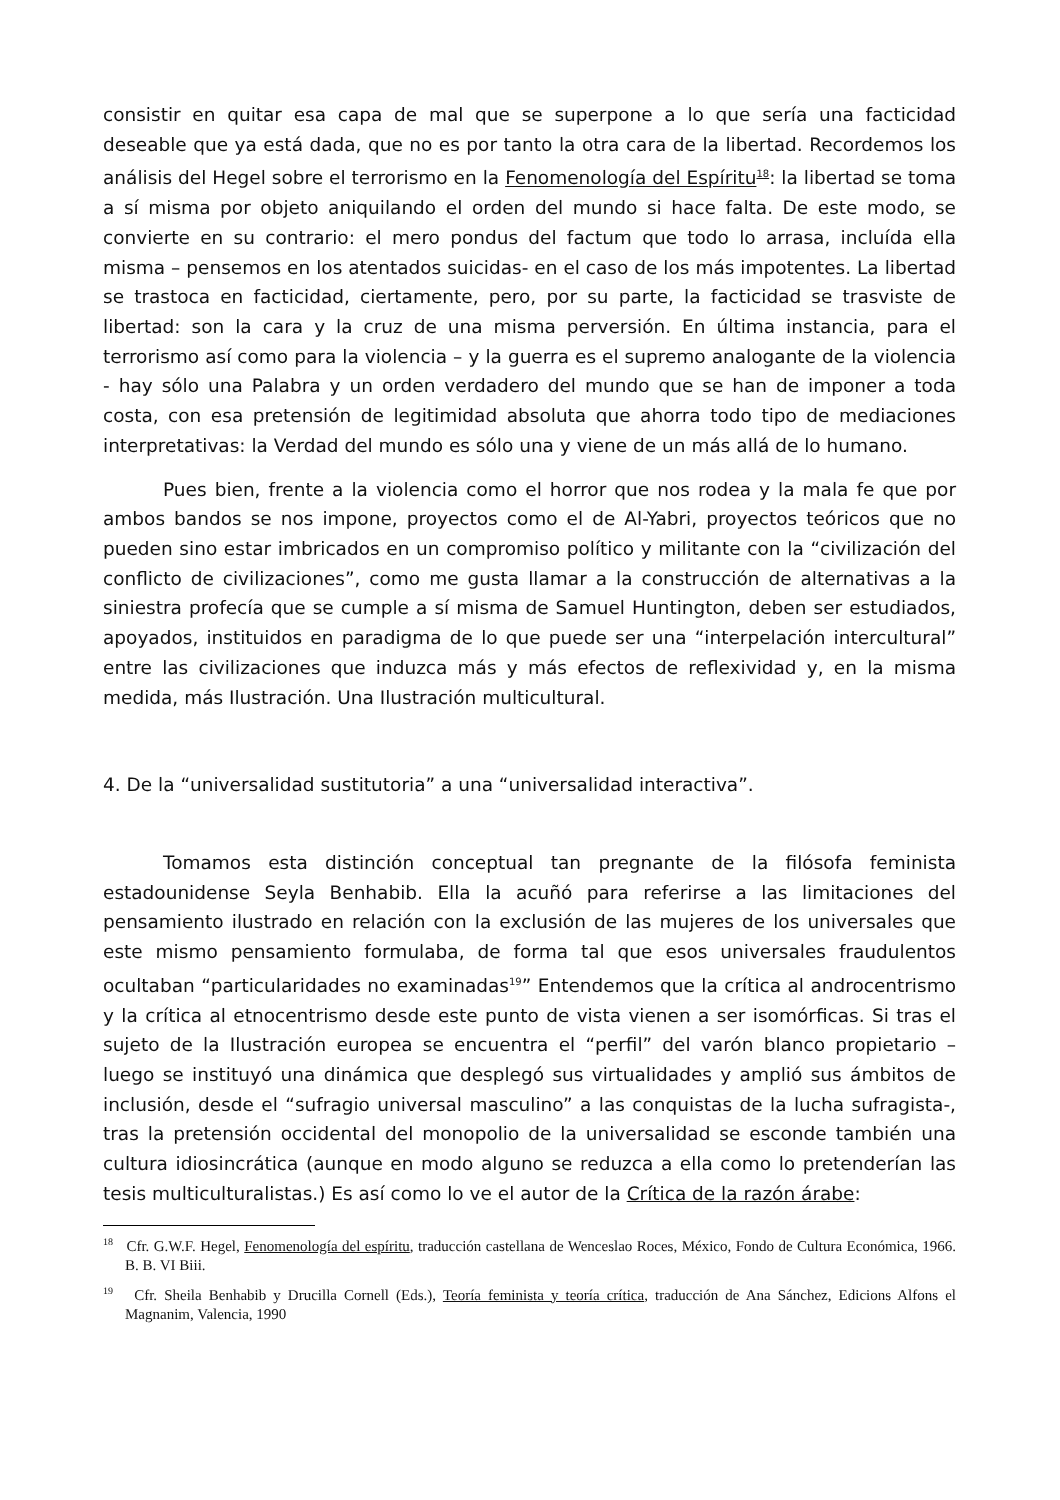consistir en quitar esa capa de mal que se superpone a lo que sería una facticidad deseable que ya está dada, que no es por tanto la otra cara de la libertad. Recordemos los análisis del Hegel sobre el terrorismo en la Fenomenología del Espíritu<sup>18</sup>: la libertad se toma a sí misma por objeto aniquilando el orden del mundo si hace falta. De este modo, se convierte en su contrario: el mero pondus del factum que todo lo arrasa, incluída ella misma – pensemos en los atentados suicidas- en el caso de los más impotentes. La libertad se trastoca en facticidad, ciertamente, pero, por su parte, la facticidad se trasviste de libertad: son la cara y la cruz de una misma perversión. En última instancia, para el terrorismo así como para la violencia – y la guerra es el supremo analogante de la violencia - hay sólo una Palabra y un orden verdadero del mundo que se han de imponer a toda costa, con esa pretensión de legitimidad absoluta que ahorra todo tipo de mediaciones interpretativas: la Verdad del mundo es sólo una y viene de un más allá de lo humano.
Pues bien, frente a la violencia como el horror que nos rodea y la mala fe que por ambos bandos se nos impone, proyectos como el de Al-Yabri, proyectos teóricos que no pueden sino estar imbricados en un compromiso político y militante con la “civilización del conflicto de civilizaciones”, como me gusta llamar a la construcción de alternativas a la siniestra profecía que se cumple a sí misma de Samuel Huntington, deben ser estudiados, apoyados, instituidos en paradigma de lo que puede ser una “interpelación intercultural” entre las civilizaciones que induzca más y más efectos de reflexividad y, en la misma medida, más Ilustración. Una Ilustración multicultural.
4. De la “universalidad sustitutoria” a una “universalidad interactiva”.
Tomamos esta distinción conceptual tan pregnante de la filósofa feminista estadounidense Seyla Benhabib. Ella la acuñó para referirse a las limitaciones del pensamiento ilustrado en relación con la exclusión de las mujeres de los universales que este mismo pensamiento formulaba, de forma tal que esos universales fraudulentos ocultaban “particularidades no examinadas<sup>19</sup>” Entendemos que la crítica al androcentrismo y la crítica al etnocentrismo desde este punto de vista vienen a ser isomórficas. Si tras el sujeto de la Ilustración europea se encuentra el “perfil” del varón blanco propietario – luego se instituyó una dinámica que desplegó sus virtualidades y amplió sus ámbitos de inclusión, desde el “sufragio universal masculino” a las conquistas de la lucha sufragista-, tras la pretensión occidental del monopolio de la universalidad se esconde también una cultura idiosincrática (aunque en modo alguno se reduzca a ella como lo pretenderían las tesis multiculturalistas.) Es así como lo ve el autor de la Crítica de la razón árabe:
<sup>18</sup> Cfr. G.W.F. Hegel, Fenomenología del espíritu, traducción castellana de Wenceslao Roces, México, Fondo de Cultura Económica, 1966. B. B. VI Biii.
<sup>19</sup> Cfr. Sheila Benhabib y Drucilla Cornell (Eds.), Teoría feminista y teoría crítica, traducción de Ana Sánchez, Edicions Alfons el Magnanim, Valencia, 1990